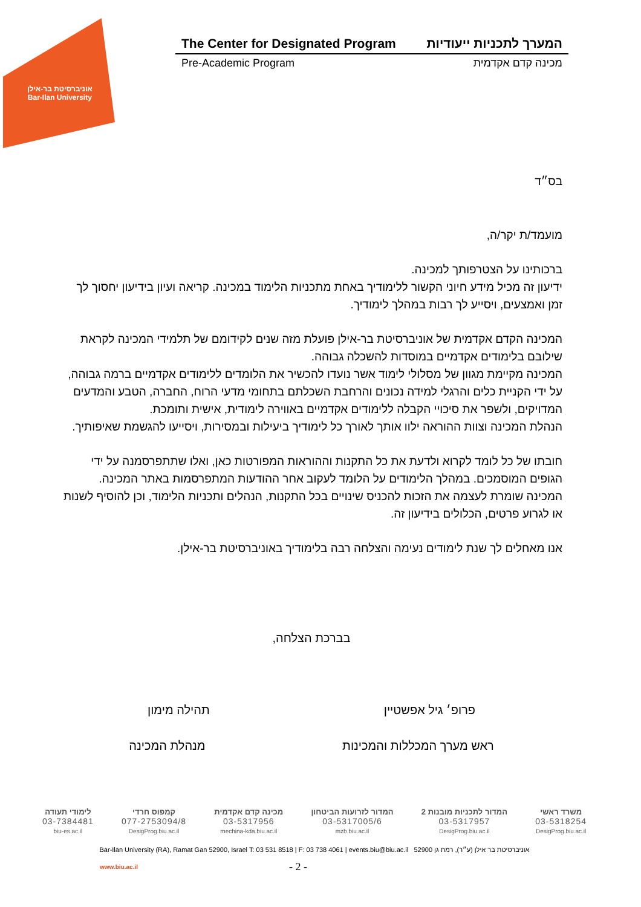אוניברסיטת בר-אילן
Bar-Ilan University
The Center for Designated Program המערך לתכניות ייעודיות
Pre-Academic Program מכינה קדם אקדמית
בס״ד
מועמד/ת יקר/ה,
ברכותינו על הצטרפותך למכינה.
ידיעון זה מכיל מידע חיוני הקשור ללימודיך באחת מתכניות הלימוד במכינה. קריאה ועיון בידיעון יחסוך לך זמן ואמצעים, ויסייע לך רבות במהלך לימודיך.
המכינה הקדם אקדמית של אוניברסיטת בר-אילן פועלת מזה שנים לקידומם של תלמידי המכינה לקראת שילובם בלימודים אקדמיים במוסדות להשכלה גבוהה.
המכינה מקיימת מגוון של מסלולי לימוד אשר נועדו להכשיר את הלומדים ללימודים אקדמיים ברמה גבוהה, על ידי הקניית כלים והרגלי למידה נכונים והרחבת השכלתם בתחומי מדעי הרוח, החברה, הטבע והמדעים המדויקים, ולשפר את סיכויי הקבלה ללימודים אקדמיים באווירה לימודית, אישית ותומכת.
הנהלת המכינה וצוות ההוראה ילוו אותך לאורך כל לימודיך ביעילות ובמסירות, ויסייעו להגשמת שאיפותיך.
חובתו של כל לומד לקרוא ולדעת את כל התקנות וההוראות המפורטות כאן, ואלו שתתפרסמנה על ידי הגופים המוסמכים. במהלך הלימודים על הלומד לעקוב אחר ההודעות המתפרסמות באתר המכינה.
המכינה שומרת לעצמה את הזכות להכניס שינויים בכל התקנות, הנהלים ותכניות הלימוד, וכן להוסיף לשנות או לגרוע פרטים, הכלולים בידיעון זה.
אנו מאחלים לך שנת לימודים נעימה והצלחה רבה בלימודיך באוניברסיטת בר-אילן.
בברכת הצלחה,
פרופ׳ גיל אפשטיין תהילה מימון
ראש מערך המכללות והמכינות מנהלת המכינה
משרד ראשי
03-5318254
DesigProg.biu.ac.il
המדור לתכניות מובנות 2
03-5317957
DesigProg.biu.ac.il
המדור לזרועות הביטחון
03-5317005/6
mzb.biu.ac.il
מכינה קדם אקדמית
03-5317956
mechina-kda.biu.ac.il
קמפוס חרדי
077-2753094/8
DesigProg.biu.ac.il
לימודי תעודה
03-7384481
biu-es.ac.il
Bar-Ilan University (RA), Ramat Gan 52900, Israel T: 03 531 8518 | F: 03 738 4061 | events.biu@biu.ac.il אוניברסיטת בר אילן (ע״ר), רמת גן 52900
www.biu.ac.il - 2 -